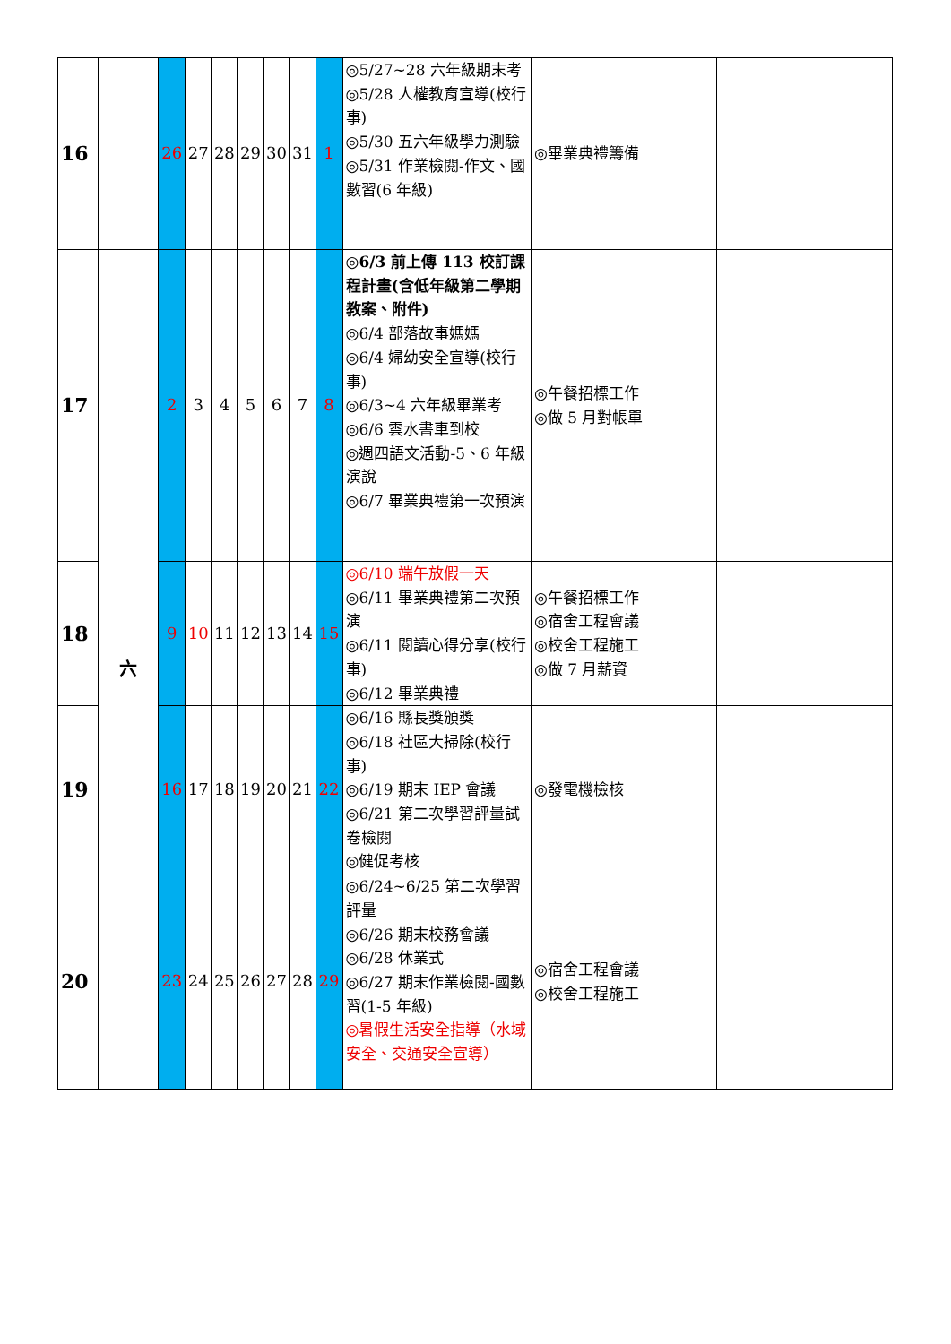| 16 | | 26 | 27 | 28 | 29 | 30 | 31 | 1 | ◎5/27~28 六年級期末考 ◎5/28 人權教育宣導(校行事) ◎5/30 五六年級學力測驗 ◎5/31 作業檢閱-作文、國數習(6 年級) | ◎畢業典禮籌備 | |
| 17 | 六 | 2 | 3 | 4 | 5 | 6 | 7 | 8 | ◎6/3 前上傳 113 校訂課程計畫(含低年級第二學期教案、附件) ◎6/4 部落故事媽媽 ◎6/4 婦幼安全宣導(校行事) ◎6/3~4 六年級畢業考 ◎6/6 雲水書車到校 ◎週四語文活動-5、6 年級演說 ◎6/7 畢業典禮第一次預演 | ◎午餐招標工作 ◎做 5 月對帳單 | |
| 18 | | 9 | 10 | 11 | 12 | 13 | 14 | 15 | ◎6/10 端午放假一天 ◎6/11 畢業典禮第二次預演 ◎6/11 閱讀心得分享(校行事) ◎6/12 畢業典禮 | ◎午餐招標工作 ◎宿舍工程會議 ◎校舍工程施工 ◎做 7 月薪資 | |
| 19 | | 16 | 17 | 18 | 19 | 20 | 21 | 22 | ◎6/16 縣長獎頒獎 ◎6/18 社區大掃除(校行事) ◎6/19 期末 IEP 會議 ◎6/21 第二次學習評量試卷檢閱 ◎健促考核 | ◎發電機檢核 | |
| 20 | | 23 | 24 | 25 | 26 | 27 | 28 | 29 | ◎6/24~6/25 第二次學習評量 ◎6/26 期末校務會議 ◎6/28 休業式 ◎6/27 期末作業檢閱-國數習(1-5 年級) ◎暑假生活安全指導（水域安全、交通安全宣導） | ◎宿舍工程會議 ◎校舍工程施工 | |